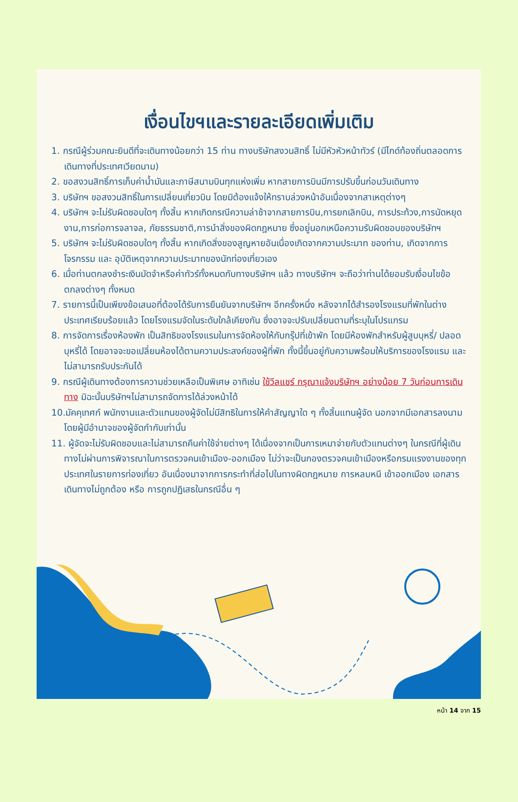เงื่อนไขฯและรายละเอียดเพิ่มเติม
1. กรณีผู้ร่วมคณะยินดีที่จะเดินทางน้อยกว่า 15 ท่าน ทางบริษัทสงวนสิทธิ์ ไม่มีหัวหัวหน้าทัวร์ (มีไกด์ท้องถิ่นตลอดการเดินทางที่ประเทศเวียดนาม)
2. ขอสงวนสิทธิ์การเก็บค่าน้ำมันและภาษีสนามบินทุกแห่งเพิ่ม หากสายการบินมีการปรับขึ้นก่อนวันเดินทาง
3. บริษัทฯ ขอสงวนสิทธิ์ในการเปลี่ยนเที่ยวบิน โดยมิต้องแจ้งให้ทราบล่วงหน้าอันเนื่องจากสาเหตุต่างๆ
4. บริษัทฯ จะไม่รับผิดชอบใดๆ ทั้งสิ้น หากเกิดกรณีความล่าช้าจากสายการบิน,การยกเลิกบิน, การประท้วง,การนัดหยุดงาน,การก่อการจลาจล, ภัยธรรมชาติ,การนำสิ่งของผิดกฎหมาย ซึ่งอยู่นอกเหนือความรับผิดชอบของบริษัทฯ
5. บริษัทฯ จะไม่รับผิดชอบใดๆ ทั้งสิ้น หากเกิดสิ่งของสูญหายอันเนื่องเกิดจากความประมาท ของท่าน, เกิดจากการโจรกรรม และ อุบัติเหตุจากความประมาทของนักท่องเที่ยวเอง
6. เมื่อท่านตกลงชำระเงินมัดจำหรือค่าทัวร์ทั้งหมดกับทางบริษัทฯ แล้ว ทางบริษัทฯ จะถือว่าท่านได้ยอมรับเงื่อนไขข้อตกลงต่างๆ ทั้งหมด
7. รายการนี้เป็นเพียงข้อเสนอที่ต้องได้รับการยืนยันจากบริษัทฯ อีกครั้งหนึ่ง หลังจากได้สำรองโรงแรมที่พักในต่างประเทศเรียบร้อยแล้ว โดยโรงแรมจัดในระดับใกล้เคียงกัน ซึ่งอาจจะปรับเปลี่ยนตามที่ระบุในโปรแกรม
8. การจัดการเรื่องห้องพัก เป็นสิทธิของโรงแรมในการจัดห้องให้กับกรุ๊ปที่เข้าพัก โดยมีห้องพักสำหรับผู้สูบบุหรี่/ ปลอดบุหรี่ได้ โดยอาจจะขอเปลี่ยนห้องได้ตามความประสงค์ของผู้ที่พัก ทั้งนี้ขึ้นอยู่กับความพร้อมให้บริการของโรงแรม และไม่สามารถรับประกันได้
9. กรณีผู้เดินทางต้องการความช่วยเหลือเป็นพิเศษ อาทิเช่น ใช้วีลแชร์ กรุณาแจ้งบริษัทฯ อย่างน้อย 7 วันก่อนการเดินทาง มิฉะนั้นบริษัทฯไม่สามารถจัดการได้ล่วงหน้าได้
10.มัคคุเทศก์ พนักงานและตัวแทนของผู้จัดไม่มีสิทธิในการให้คำสัญญาใด ๆ ทั้งสิ้นแทนผู้จัด นอกจากมีเอกสารลงนามโดยผู้มีอำนาจของผู้จัดกำกับเท่านั้น
11. ผู้จัดจะไม่รับผิดชอบและไม่สามารถคืนค่าใช้จ่ายต่างๆ ได้เนื่องจากเป็นการเหมาจ่ายกับตัวแทนต่างๆ ในกรณีที่ผู้เดินทางไม่ผ่านการพิจารณาในการตรวจคนเข้าเมือง-ออกเมือง ไม่ว่าจะเป็นกองตรวจคนเข้าเมืองหรือกรมแรงงานของทุกประเทศในรายการท่องเที่ยว อันเนื่องมาจากการกระทำที่ส่อไปในทางผิดกฎหมาย การหลบหนี เข้าออกเมือง เอกสารเดินทางไม่ถูกต้อง หรือ การถูกปฏิเสธในกรณีอื่น ๆ
หน้า 14 จาก 15